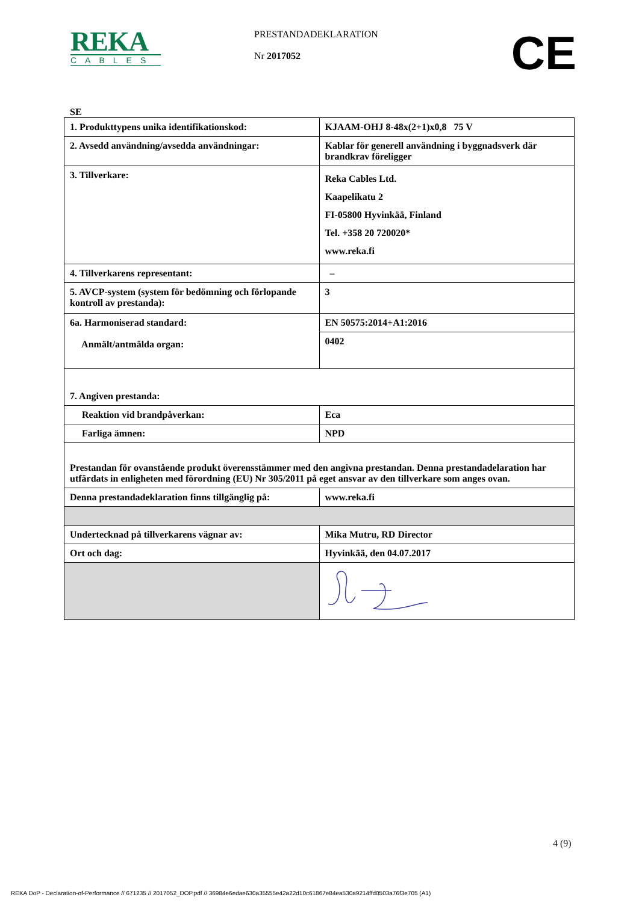REKA
CABLES
PRESTANDADEKLARATION
Nr 2017052
CE
SE
| 1. Produkttypens unika identifikationskod: | KJAAM-OHJ 8-48x(2+1)x0,8 75 V |
| 2. Avsedd användning/avsedda användningar: | Kablar för generell användning i byggnadsverk där brandkrav föreligger |
| 3. Tillverkare: | Reka Cables Ltd. Kaapelikatu 2 FI-05800 Hyvinkää, Finland Tel. +358 20 720020* www.reka.fi |
| 4. Tillverkarens representant: | – |
| 5. AVCP-system (system för bedömning och förlopande kontroll av prestanda): | 3 |
| 6a. Harmoniserad standard: Anmält/antmälda organ: | EN 50575:2014+A1:2016 |
| | 0402 |
| 7. Angiven prestanda: | |
| Reaktion vid brandpåverkan: | Eca |
| Farliga ämnen: | NPD |
| Prestandan för ovanstående produkt överensstämmer med den angivna prestandan. Denna prestandadelaration har utfärdats in enligheten med förordning (EU) Nr 305/2011 på eget ansvar av den tillverkare som anges ovan. | |
| Denna prestandadeklaration finns tillgänglig på: | www.reka.fi |
| Undertecknad på tillverkarens vägnar av: | Mika Mutru, RD Director |
| Ort och dag: | Hyvinkää, den 04.07.2017 |
4 (9)
REKA DoP - Declaration-of-Performance // 671235 // 2017052_DOP.pdf // 36984e6edae630a35555e42a22d10c61867e84ea530a9214ffd0503a76f3e705 (A1)